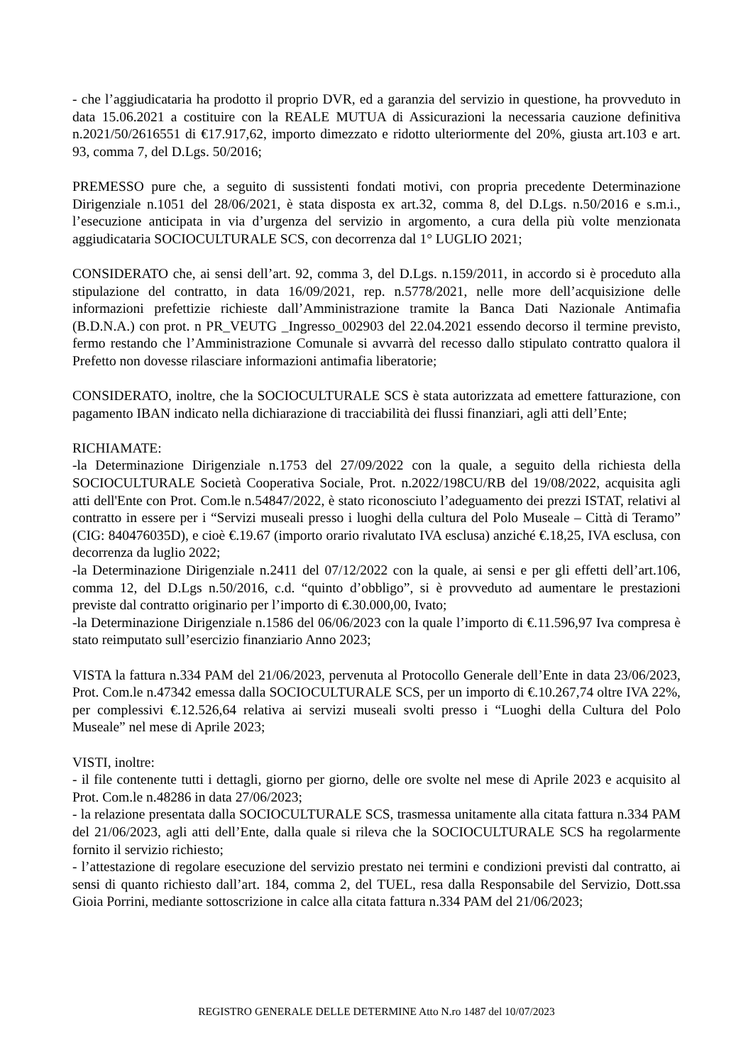- che l’aggiudicataria ha prodotto il proprio DVR, ed a garanzia del servizio in questione, ha provveduto in data 15.06.2021 a costituire con la REALE MUTUA di Assicurazioni la necessaria cauzione definitiva n.2021/50/2616551 di €17.917,62, importo dimezzato e ridotto ulteriormente del 20%, giusta art.103 e art. 93, comma 7, del D.Lgs. 50/2016;
PREMESSO pure che, a seguito di sussistenti fondati motivi, con propria precedente Determinazione Dirigenziale n.1051 del 28/06/2021, è stata disposta ex art.32, comma 8, del D.Lgs. n.50/2016 e s.m.i., l’esecuzione anticipata in via d’urgenza del servizio in argomento, a cura della più volte menzionata aggiudicataria SOCIOCULTURALE SCS, con decorrenza dal 1° LUGLIO 2021;
CONSIDERATO che, ai sensi dell’art. 92, comma 3, del D.Lgs. n.159/2011, in accordo si è proceduto alla stipulazione del contratto, in data 16/09/2021, rep. n.5778/2021, nelle more dell’acquisizione delle informazioni prefettizie richieste dall’Amministrazione tramite la Banca Dati Nazionale Antimafia (B.D.N.A.) con prot. n PR_VEUTG _Ingresso_002903 del 22.04.2021 essendo decorso il termine previsto, fermo restando che l’Amministrazione Comunale si avvarrà del recesso dallo stipulato contratto qualora il Prefetto non dovesse rilasciare informazioni antimafia liberatorie;
CONSIDERATO, inoltre, che la SOCIOCULTURALE SCS è stata autorizzata ad emettere fatturazione, con pagamento IBAN indicato nella dichiarazione di tracciabilità dei flussi finanziari, agli atti dell’Ente;
RICHIAMATE:
-la Determinazione Dirigenziale n.1753 del 27/09/2022 con la quale, a seguito della richiesta della SOCIOCULTURALE Società Cooperativa Sociale, Prot. n.2022/198CU/RB del 19/08/2022, acquisita agli atti dell'Ente con Prot. Com.le n.54847/2022, è stato riconosciuto l’adeguamento dei prezzi ISTAT, relativi al contratto in essere per i “Servizi museali presso i luoghi della cultura del Polo Museale – Città di Teramo” (CIG: 840476035D), e cioè €.19.67 (importo orario rivalutato IVA esclusa) anziché €.18,25, IVA esclusa, con decorrenza da luglio 2022;
-la Determinazione Dirigenziale n.2411 del 07/12/2022 con la quale, ai sensi e per gli effetti dell’art.106, comma 12, del D.Lgs n.50/2016, c.d. “quinto d’obbligo”, si è provveduto ad aumentare le prestazioni previste dal contratto originario per l’importo di €.30.000,00, Ivato;
-la Determinazione Dirigenziale n.1586 del 06/06/2023 con la quale l’importo di €.11.596,97 Iva compresa è stato reimputato sull’esercizio finanziario Anno 2023;
VISTA la fattura n.334 PAM del 21/06/2023, pervenuta al Protocollo Generale dell’Ente in data 23/06/2023, Prot. Com.le n.47342 emessa dalla SOCIOCULTURALE SCS, per un importo di €.10.267,74 oltre IVA 22%, per complessivi €.12.526,64 relativa ai servizi museali svolti presso i “Luoghi della Cultura del Polo Museale” nel mese di Aprile 2023;
VISTI, inoltre:
- il file contenente tutti i dettagli, giorno per giorno, delle ore svolte nel mese di Aprile 2023 e acquisito al Prot. Com.le n.48286 in data 27/06/2023;
- la relazione presentata dalla SOCIOCULTURALE SCS, trasmessa unitamente alla citata fattura n.334 PAM del 21/06/2023, agli atti dell’Ente, dalla quale si rileva che la SOCIOCULTURALE SCS ha regolarmente fornito il servizio richiesto;
- l’attestazione di regolare esecuzione del servizio prestato nei termini e condizioni previsti dal contratto, ai sensi di quanto richiesto dall’art. 184, comma 2, del TUEL, resa dalla Responsabile del Servizio, Dott.ssa Gioia Porrini, mediante sottoscrizione in calce alla citata fattura n.334 PAM del 21/06/2023;
REGISTRO GENERALE DELLE DETERMINE Atto N.ro 1487 del 10/07/2023